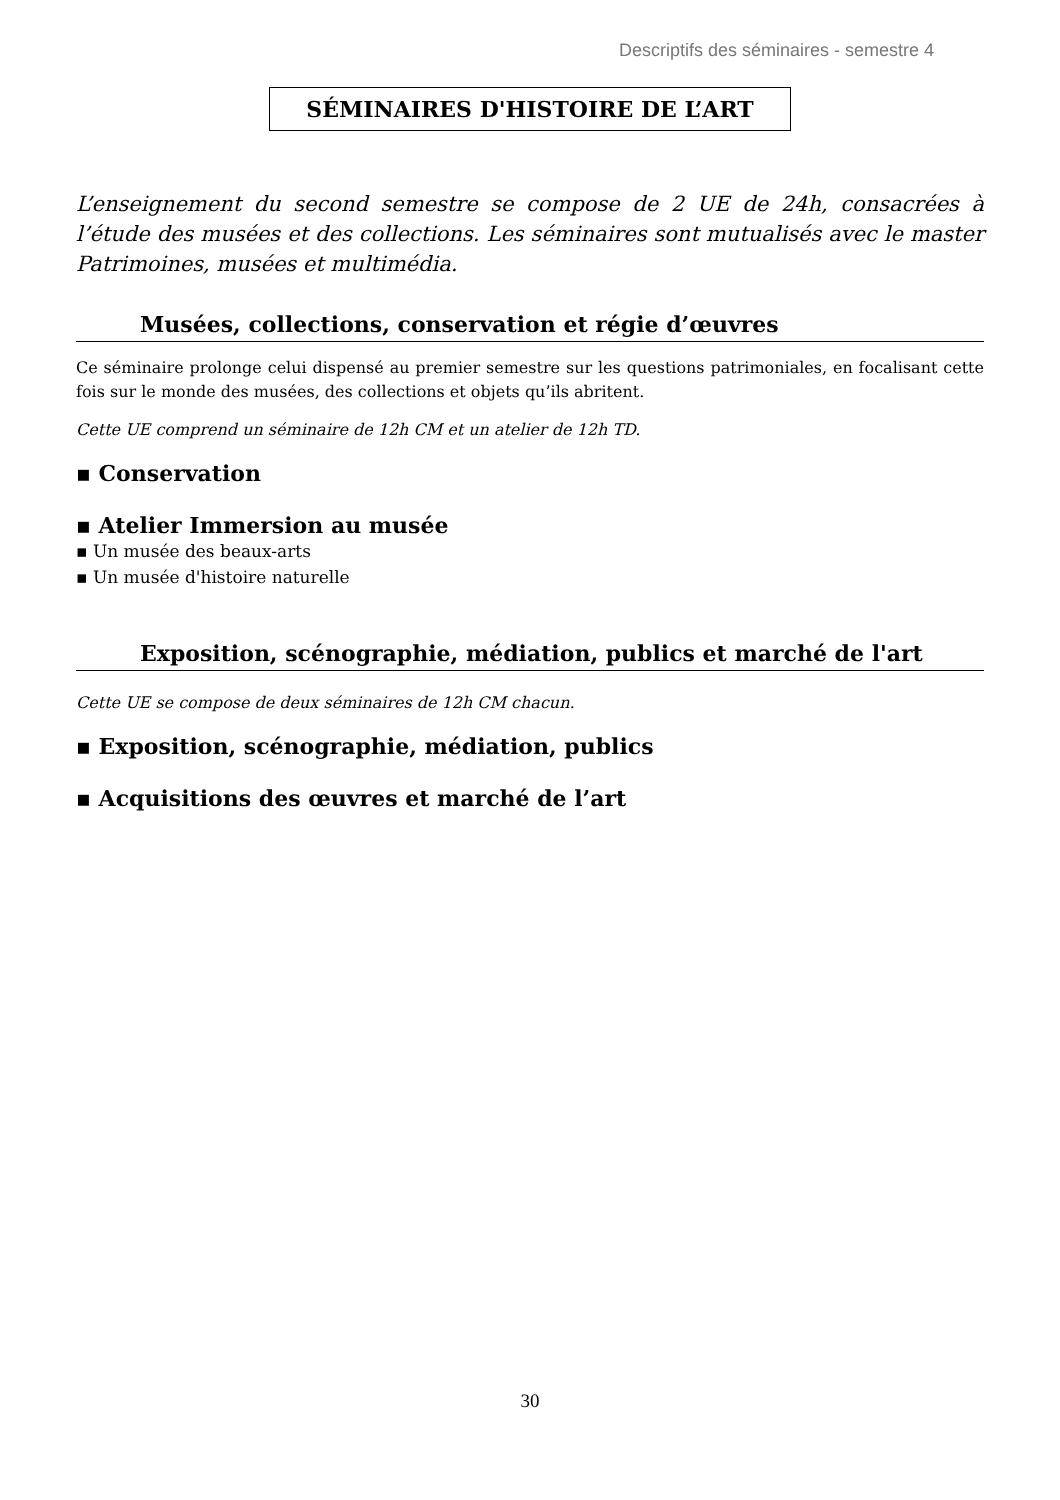Descriptifs des séminaires - semestre 4
SÉMINAIRES D'HISTOIRE DE L’ART
L’enseignement du second semestre se compose de 2 UE de 24h, consacrées à l’étude des musées et des collections. Les séminaires sont mutualisés avec le master Patrimoines, musées et multimédia.
Musées, collections, conservation et régie d’œuvres
Ce séminaire prolonge celui dispensé au premier semestre sur les questions patrimoniales, en focalisant cette fois sur le monde des musées, des collections et objets qu’ils abritent.
Cette UE comprend un séminaire de 12h CM et un atelier de 12h TD.
▪ Conservation
▪ Atelier Immersion au musée
▪ Un musée des beaux-arts
▪ Un musée d'histoire naturelle
Exposition, scénographie, médiation, publics et marché de l'art
Cette UE se compose de deux séminaires de 12h CM chacun.
▪ Exposition, scénographie, médiation, publics
▪ Acquisitions des œuvres et marché de l’art
30